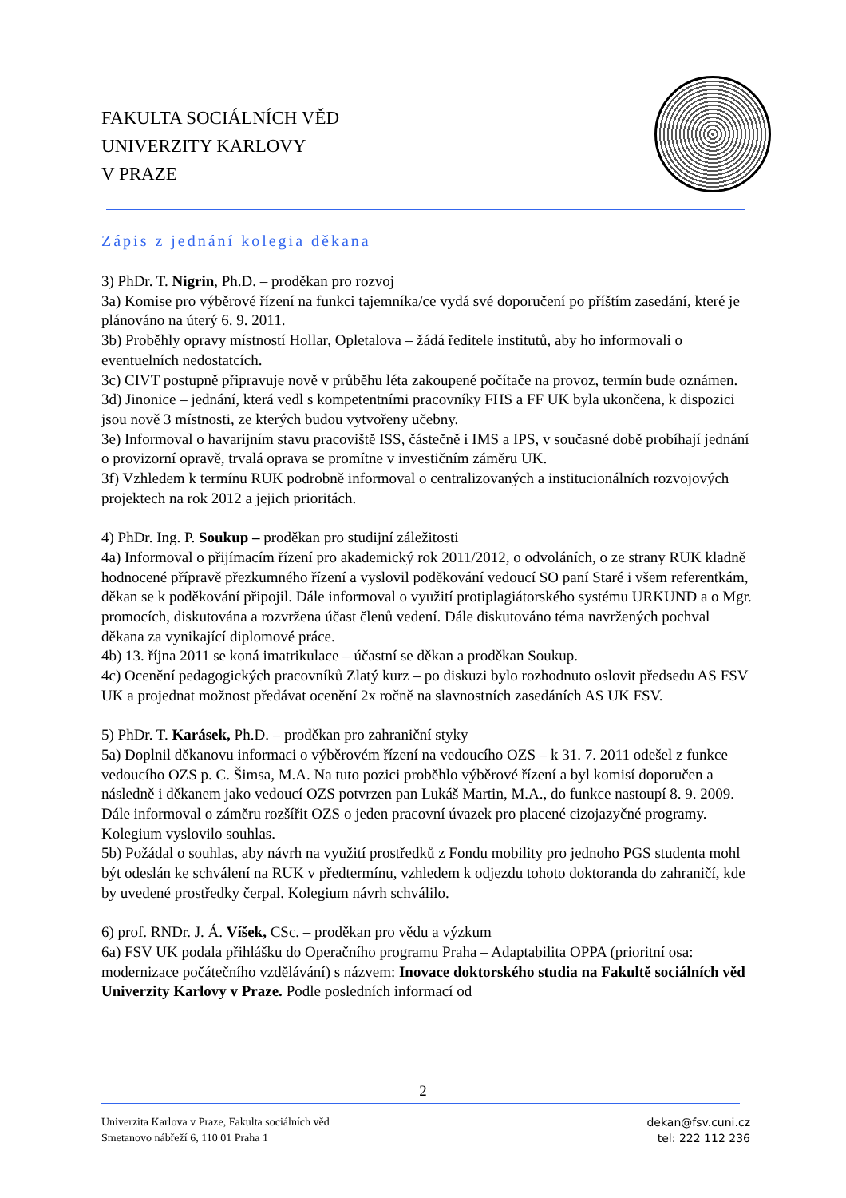FAKULTA SOCIÁLNÍCH VĚD
UNIVERZITY KARLOVY
V PRAZE
Zápis z jednání kolegia děkana
3) PhDr. T. Nigrin, Ph.D. – proděkan pro rozvoj
3a) Komise pro výběrové řízení na funkci tajemníka/ce vydá své doporučení po příštím zasedání, které je plánováno na úterý 6. 9. 2011.
3b) Proběhly opravy místností Hollar, Opletalova – žádá ředitele institutů, aby ho informovali o eventuelních nedostatcích.
3c) CIVT postupně připravuje nově v průběhu léta zakoupené počítače na provoz, termín bude oznámen.
3d) Jinonice – jednání, která vedl s kompetentními pracovníky FHS a FF UK byla ukončena, k dispozici jsou nově 3 místnosti, ze kterých budou vytvořeny učebny.
3e) Informoval o havarijním stavu pracoviště ISS, částečně i IMS a IPS, v současné době probíhají jednání o provizorní opravě, trvalá oprava se promítne v investičním záměru UK.
3f) Vzhledem k termínu RUK podrobně informoval o centralizovaných a institucionálních rozvojových projektech na rok 2012 a jejich prioritách.
4) PhDr. Ing. P. Soukup – proděkan pro studijní záležitosti
4a) Informoval o přijímacím řízení pro akademický rok 2011/2012, o odvoláních, o ze strany RUK kladně hodnocené přípravě přezkumného řízení a vyslovil poděkování vedoucí SO paní Staré i všem referentkám, děkan se k poděkování připojil. Dále informoval o využití protiplagiátorského systému URKUND a o Mgr. promocích, diskutována a rozvržena účast členů vedení. Dále diskutováno téma navržených pochval děkana za vynikající diplomové práce.
4b) 13. října 2011 se koná imatrikulace – účastní se děkan a proděkan Soukup.
4c) Ocenění pedagogických pracovníků Zlatý kurz – po diskuzi bylo rozhodnuto oslovit předsedu AS FSV UK a projednat možnost předávat ocenění 2x ročně na slavnostních zasedáních AS UK FSV.
5) PhDr. T. Karásek, Ph.D. – proděkan pro zahraniční styky
5a) Doplnil děkanovu informaci o výběrovém řízení na vedoucího OZS – k 31. 7. 2011 odešel z funkce vedoucího OZS p. C. Šimsa, M.A. Na tuto pozici proběhlo výběrové řízení a byl komisí doporučen a následně i děkanem jako vedoucí OZS potvrzen pan Lukáš Martin, M.A., do funkce nastoupí 8. 9. 2009. Dále informoval o záměru rozšířit OZS o jeden pracovní úvazek pro placené cizojazyčné programy. Kolegium vyslovilo souhlas.
5b) Požádal o souhlas, aby návrh na využití prostředků z Fondu mobility pro jednoho PGS studenta mohl být odeslán ke schválení na RUK v předtermínu, vzhledem k odjezdu tohoto doktoranda do zahraničí, kde by uvedené prostředky čerpal. Kolegium návrh schválilo.
6) prof. RNDr. J. Á. Víšek, CSc. – proděkan pro vědu a výzkum
6a) FSV UK podala přihlášku do Operačního programu Praha – Adaptabilita OPPA (prioritní osa: modernizace počátečního vzdělávání) s názvem: Inovace doktorského studia na Fakultě sociálních věd Univerzity Karlovy v Praze. Podle posledních informací od
2
Univerzita Karlova v Praze, Fakulta sociálních věd
Smetanovo nábřeží 6, 110 01 Praha 1
dekan@fsv.cuni.cz
tel: 222 112 236